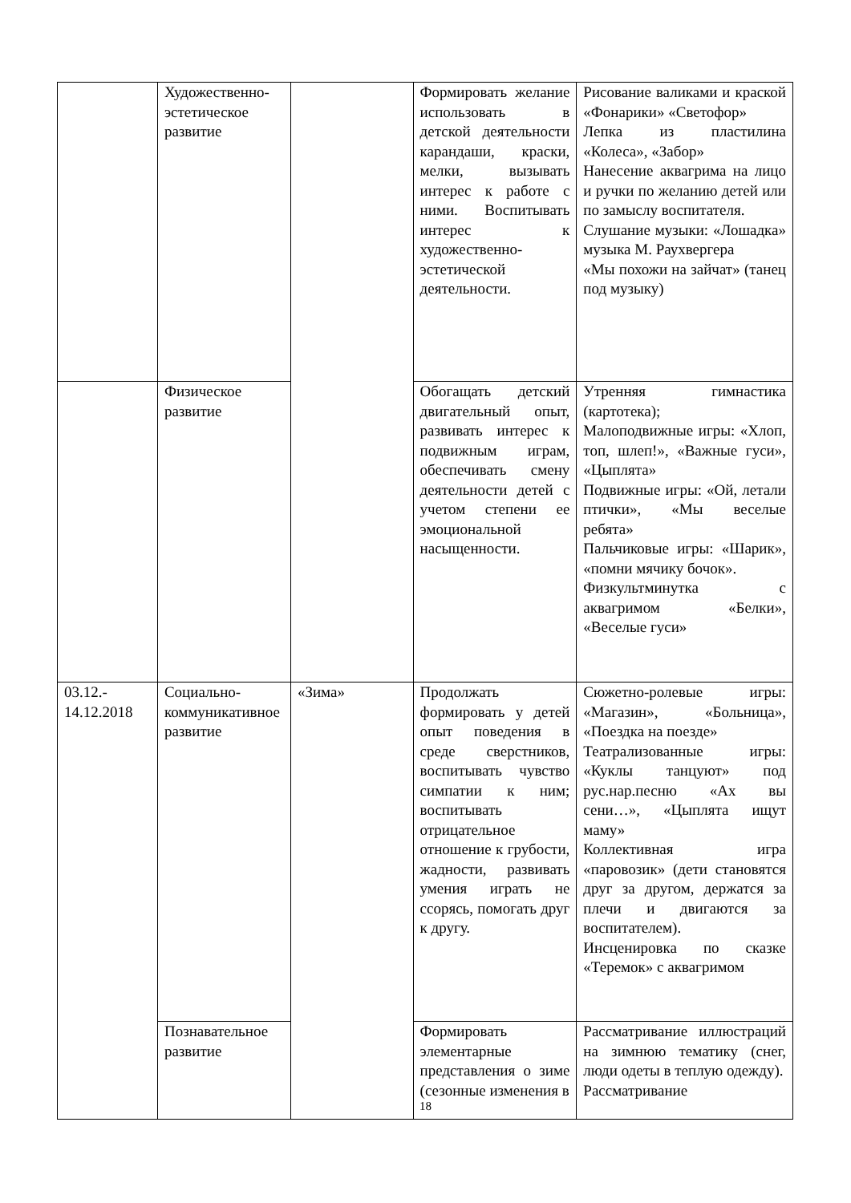| | Художественно-эстетическое развитие | | Формировать желание использовать в детской деятельности карандаши, краски, мелки, вызывать интерес к работе с ними. Воспитывать интерес к художественно-эстетической деятельности. | Рисование валиками и краской «Фонарики» «Светофор» Лепка из пластилина «Колеса», «Забор» Нанесение аквагрима на лицо и ручки по желанию детей или по замыслу воспитателя. Слушание музыки: «Лошадка» музыка М. Раухвергера «Мы похожи на зайчат» (танец под музыку) |
| | Физическое развитие | | Обогащать детский двигательный опыт, развивать интерес к подвижным играм, обеспечивать смену деятельности детей с учетом степени ее эмоциональной насыщенности. | Утренняя гимнастика (картотека); Малоподвижные игры: «Хлоп, топ, шлеп!», «Важные гуси», «Цыплята» Подвижные игры: «Ой, летали птички», «Мы веселые ребята» Пальчиковые игры: «Шарик», «помни мячику бочок». Физкультминутка с аквагримом «Белки», «Веселые гуси» |
| 03.12.- 14.12.2018 | Социально-коммуникативное развитие | «Зима» | Продолжать формировать у детей опыт поведения в среде сверстников, воспитывать чувство симпатии к ним; воспитывать отрицательное отношение к грубости, жадности, развивать умения играть не ссорясь, помогать друг к другу. | Сюжетно-ролевые игры: «Магазин», «Больница», «Поездка на поезде» Театрализованные игры: «Куклы танцуют» под рус.нар.песню «Ах вы сени…», «Цыплята ищут маму» Коллективная игра «паровозик» (дети становятся друг за другом, держатся за плечи и двигаются за воспитателем). Инсценировка по сказке «Теремок» с аквагримом |
| | Познавательное развитие | | Формировать элементарные представления о зиме (сезонные изменения в | Рассматривание иллюстраций на зимнюю тематику (снег, люди одеты в теплую одежду). Рассматривание |
18